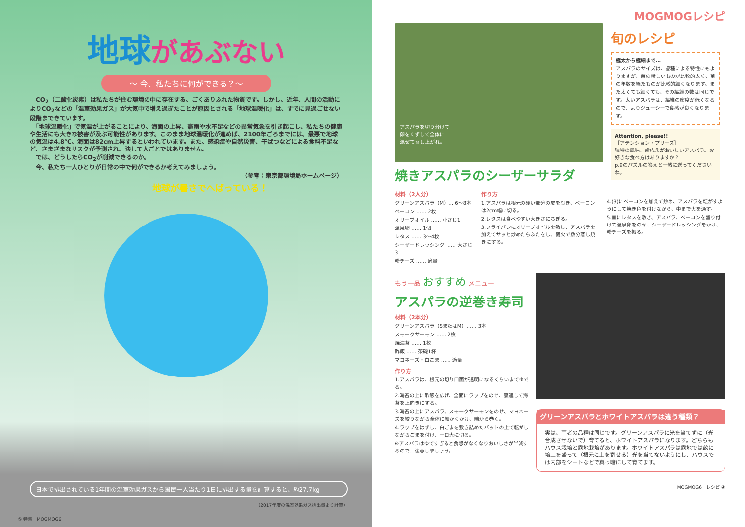地球 があぶない
～ 今、私たちに何ができる？～
　CO<sub>2</sub>（二酸化炭素）は私たちが住む環境の中に存在する、ごくありふれた物質です。しかし、近年、人間の活動によりCO<sub>2</sub>などの「温室効果ガス」が大気中で増え過ぎたことが原因とされる「地球温暖化」は、すでに見過ごせない段階まできています。
　「地球温暖化」で気温が上がることにより、海面の上昇、豪雨や水不足などの異常気象を引き起こし、私たちの健康や生活にも大きな被害が及ぶ可能性があります。このまま地球温暖化が進めば、2100年ごろまでには、最悪で地球の気温は4.8℃、海面は82cm上昇するといわれています。また、感染症や自然災害、干ばつなどによる食料不足など、さまざまなリスクが予測され、決して人ごとではありません。
　では、どうしたらCO<sub>2</sub>が削減できるのか。
　今、私たち一人ひとりが日常の中で何ができるか考えてみましょう。
（参考：東京都環境局ホームページ）
地球が暑さでへばっている！
日本で排出されている1年間の温室効果ガスから国民一人当たり1日に排出する量を計算すると、約27.7kg
（2017年度の温室効果ガス排出量より計算）
⑤ 特集　MOGMOG6
MOGMOGレシピ
アスパラを切り分けて
卵をくずして全体に
混ぜて召し上がれ。
焼きアスパラのシーザーサラダ
旬のレシピ
極太から極細まで…
アスパラのサイズは、品種による特性にもよりますが、苗の新しいものが比較的太く、苗の年数を経たものが比較的細くなります。また太くても細くても、その繊維の数は同じです。太いアスパラは、繊維の密度が低くなるので、よりジューシーで食感が良くなります。
Attention, please!!
［アテンション・プリーズ］
独特の風味、歯応えがおいしいアスパラ。お好きな食べ方はありますか？
p.9のパズルの答えと一緒に送ってくださいね。
材料（2人分）
グリーンアスパラ（M）… 6〜8本
ベーコン …… 2枚
オリーブオイル …… 小さじ1
温泉卵 …… 1個
レタス …… 3〜4枚
シーザードレッシング …… 大さじ3
粉チーズ …… 適量
作り方
1.アスパラは根元の硬い部分の皮をむき、ベーコンは2cm幅に切る。
2.レタスは食べやすい大きさにちぎる。
3.フライパンにオリーブオイルを熱し、アスパラを加えてサッと炒めたらふたをし、弱火で数分蒸し焼きにする。
4.(3)にベーコンを加えて炒め、アスパラを転がすようにして焼き色を付けながら、中まで火を通す。
5.皿にレタスを敷き、アスパラ、ベーコンを盛り付けて温泉卵をのせ、シーザードレッシングをかけ、粉チーズを振る。
もう一品 おすすめ メニュー
アスパラの逆巻き寿司
材料（2本分）
グリーンアスパラ（SまたはM）…… 3本
スモークサーモン …… 2枚
焼海苔 …… 1枚
酢飯 …… 茶碗1杯
マヨネーズ・白ごま …… 適量
作り方
1.アスパラは、根元の切り口面が透明になるくらいまでゆでる。
2.海苔の上に酢飯を広げ、全面にラップをのせ、裏返して海苔を上向きにする。
3.海苔の上にアスパラ、スモークサーモンをのせ、マヨネーズを絞りながら全体に細かくかけ、端から巻く。
4.ラップをはずし、白ごまを敷き詰めたバットの上で転がしながらごまを付け、一口大に切る。
※アスパラはゆですぎると食感がなくなりおいしさが半減するので、注意しましょう。
グリーンアスパラとホワイトアスパラは違う種類？
実は、両者の品種は同じです。グリーンアスパラに光を当てずに（光合成させないで）育てると、ホワイトアスパラになります。どちらもハウス栽培と露地栽培があります。ホワイトアスパラは露地では畝に培土を盛って（根元に土を寄せる）光を当てないようにし、ハウスでは内部をシートなどで真っ暗にして育てます。
MOGMOG6　レシピ ④